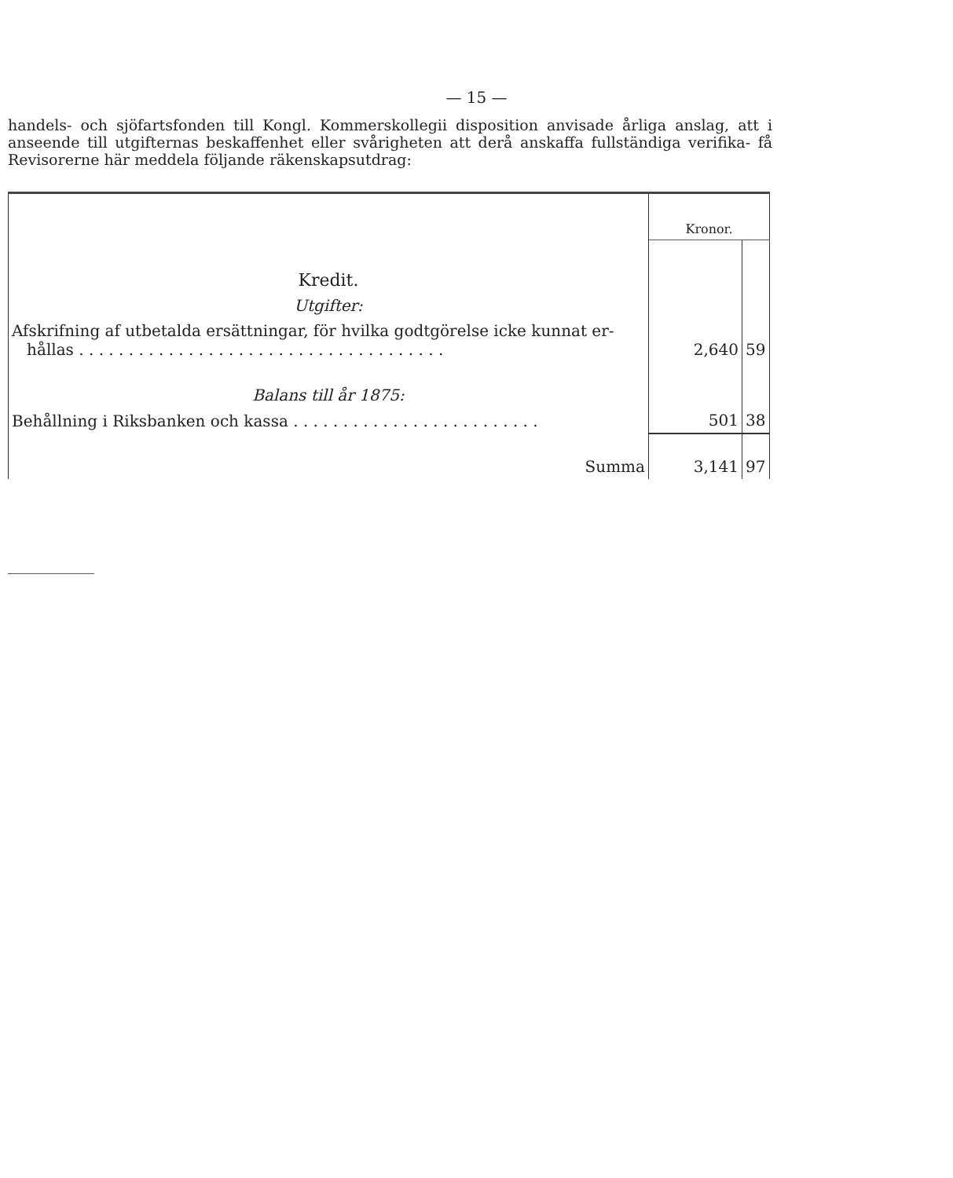— 15 —
handels- och sjöfartsfonden till Kongl. Kommerskollegii disposition anvisade årliga anslag, att i anseende till utgifternas beskaffenhet eller svårigheten att derå anskaffa fullständiga verifika- få Revisorerne här meddela följande räkenskapsutdrag:
| | Kronor. | |
| Kredit. | | |
| Utgifter: | | |
| Afskrifning af utbetalda ersättningar, för hvilka godtgörelse icke kunnat er- hållas . . . . . . . . . . . . . . . . . . . . . . . . . . . . . . . . . . . . . | 2,640 | 59 |
| Balans till år 1875: | | |
| Behållning i Riksbanken och kassa . . . . . . . . . . . . . . . . . . . . . . . . . | 501 | 38 |
| Summa | 3,141 | 97 |